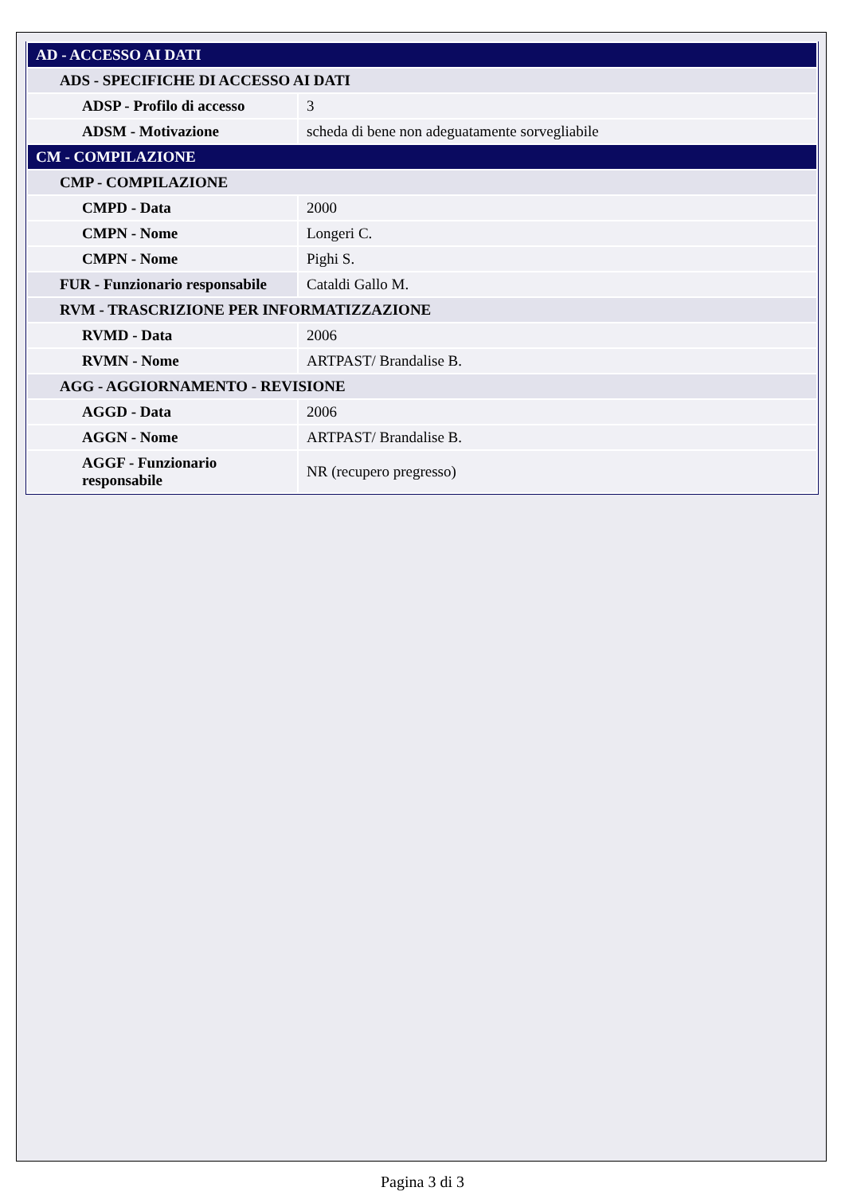| AD - ACCESSO AI DATI | |
| ADS - SPECIFICHE DI ACCESSO AI DATI | |
| ADSP - Profilo di accesso | 3 |
| ADSM - Motivazione | scheda di bene non adeguatamente sorvegliabile |
| CM - COMPILAZIONE | |
| CMP - COMPILAZIONE | |
| CMPD - Data | 2000 |
| CMPN - Nome | Longeri C. |
| CMPN - Nome | Pighi S. |
| FUR - Funzionario responsabile | Cataldi Gallo M. |
| RVM - TRASCRIZIONE PER INFORMATIZZAZIONE | |
| RVMD - Data | 2006 |
| RVMN - Nome | ARTPAST/ Brandalise B. |
| AGG - AGGIORNAMENTO - REVISIONE | |
| AGGD - Data | 2006 |
| AGGN - Nome | ARTPAST/ Brandalise B. |
| AGGF - Funzionario responsabile | NR (recupero pregresso) |
Pagina 3 di 3